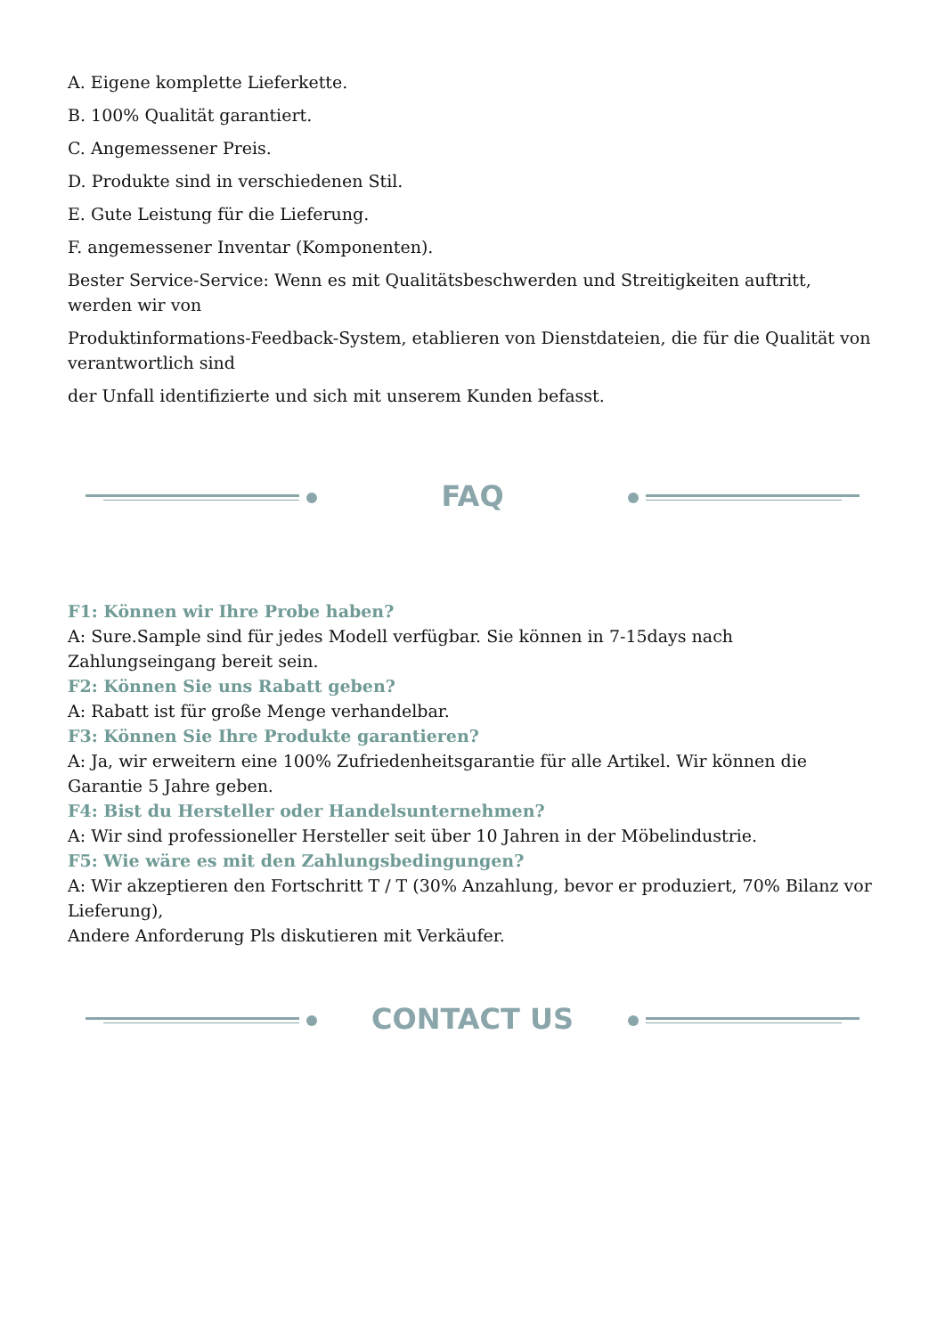A. Eigene komplette Lieferkette.
B. 100% Qualität garantiert.
C. Angemessener Preis.
D. Produkte sind in verschiedenen Stil.
E. Gute Leistung für die Lieferung.
F. angemessener Inventar (Komponenten).
Bester Service-Service: Wenn es mit Qualitätsbeschwerden und Streitigkeiten auftritt, werden wir von
Produktinformations-Feedback-System, etablieren von Dienstdateien, die für die Qualität von verantwortlich sind
der Unfall identifizierte und sich mit unserem Kunden befasst.
FAQ
F1: Können wir Ihre Probe haben?
A: Sure.Sample sind für jedes Modell verfügbar. Sie können in 7-15days nach Zahlungseingang bereit sein.
F2: Können Sie uns Rabatt geben?
A: Rabatt ist für große Menge verhandelbar.
F3: Können Sie Ihre Produkte garantieren?
A: Ja, wir erweitern eine 100% Zufriedenheitsgarantie für alle Artikel. Wir können die Garantie 5 Jahre geben.
F4: Bist du Hersteller oder Handelsunternehmen?
A: Wir sind professioneller Hersteller seit über 10 Jahren in der Möbelindustrie.
F5: Wie wäre es mit den Zahlungsbedingungen?
A: Wir akzeptieren den Fortschritt T / T (30% Anzahlung, bevor er produziert, 70% Bilanz vor Lieferung),
Andere Anforderung Pls diskutieren mit Verkäufer.
CONTACT US